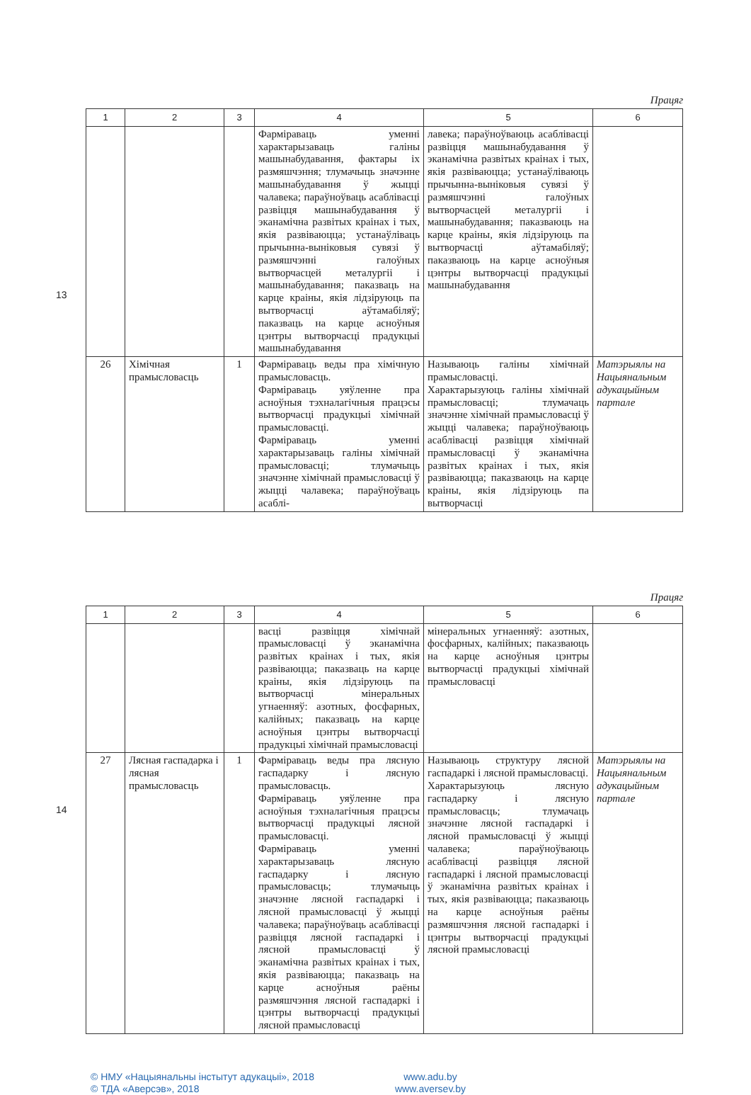13
Працяг
| 1 | 2 | 3 | 4 | 5 | 6 |
| --- | --- | --- | --- | --- | --- |
| | | | Фарміраваць уменні характарызаваць галіны машынабудавання, фактары іх размяшчэння; тлумачыць значэнне машынабудавання ў жыцці чалавека; параўноўваць асаблівасці развіцця машынабудавання ў эканамічна развітых краінах і тых, якія развіваюцца; устанаўліваць прычынна-выніковыя сувязі ў размяшчэнні галоўных вытворчасцей металургіі і машынабудавання; паказваць на карце краіны, якія лідзіруюць па вытворчасці аўтамабіляў; паказваць на карце асноўныя цэнтры вытворчасці прадукцыі машынабудавання | лавека; параўноўваюць асаблівасці развіцця машынабудавання ў эканамічна развітых краінах і тых, якія развіваюцца; устанаўліваюць прычынна-выніковыя сувязі ў размяшчэнні галоўных вытворчасцей металургіі і машынабудавання; паказваюць на карце краіны, якія лідзіруюць па вытворчасці аўтамабіляў; паказваюць на карце асноўныя цэнтры вытворчасці прадукцыі машынабудавання | |
| 26 | Хімічная прамысловасць | 1 | Фарміраваць веды пра хімічную прамысловасць. Фарміраваць уяўленне пра асноўныя тэхналагічныя працэсы вытворчасці прадукцыі хімічнай прамысловасці. Фарміраваць уменні характарызаваць галіны хімічнай прамысловасці; тлумачыць значэнне хімічнай прамысловасці ў жыцці чалавека; параўноўваць асаблі- | Называюць галіны хімічнай прамысловасці. Характарызуюць галіны хімічнай прамысловасці; тлумачаць значэнне хімічнай прамысловасці ў жыцці чалавека; параўноўваюць асаблівасці развіцця хімічнай прамысловасці ў эканамічна развітых краінах і тых, якія развіваюцца; паказваюць на карце краіны, якія лідзіруюць па вытворчасці | Матэрыялы на Нацыянальным адукацыйным партале |
14
Працяг
| 1 | 2 | 3 | 4 | 5 | 6 |
| --- | --- | --- | --- | --- | --- |
| | | | васці развіцця хімічнай прамысловасці ў эканамічна развітых краінах і тых, якія развіваюцца; паказваць на карце краіны, якія лідзіруюць па вытворчасці мінеральных угнаенняў: азотных, фосфарных, калійных; паказваць на карце асноўныя цэнтры вытворчасці прадукцыі хімічнай прамысловасці | мінеральных угнаенняў: азотных, фосфарных, калійных; паказваюць на карце асноўныя цэнтры вытворчасці прадукцыі хімічнай прамысловасці | |
| 27 | Лясная гаспадарка і лясная прамысловасць | 1 | Фарміраваць веды пра лясную гаспадарку і лясную прамысловасць. Фарміраваць уяўленне пра асноўныя тэхналагічныя працэсы вытворчасці прадукцыі лясной прамысловасці. Фарміраваць уменні характарызаваць лясную гаспадарку і лясную прамысловасць; тлумачыць значэнне лясной гаспадаркі і лясной прамысловасці ў жыцці чалавека; параўноўваць асаблівасці развіцця лясной гаспадаркі і лясной прамысловасці ў эканамічна развітых краінах і тых, якія развіваюцца; паказваць на карце асноўныя раёны размяшчэння лясной гаспадаркі і цэнтры вытворчасці прадукцыі лясной прамысловасці | Называюць структуру лясной гаспадаркі і лясной прамысловасці. Характарызуюць лясную гаспадарку і лясную прамысловасць; тлумачаць значэнне лясной гаспадаркі і лясной прамысловасці ў жыцці чалавека; параўноўваюць асаблівасці развіцця лясной гаспадаркі і лясной прамысловасці ў эканамічна развітых краінах і тых, якія развіваюцца; паказваюць на карце асноўныя раёны размяшчэння лясной гаспадаркі і цэнтры вытворчасці прадукцыі лясной прамысловасці | Матэрыялы на Нацыянальным адукацыйным партале |
© НМУ «Нацыянальны інстытут адукацыі», 2018
www.adu.by
© ТДА «Аверсэв», 2018
www.aversev.by